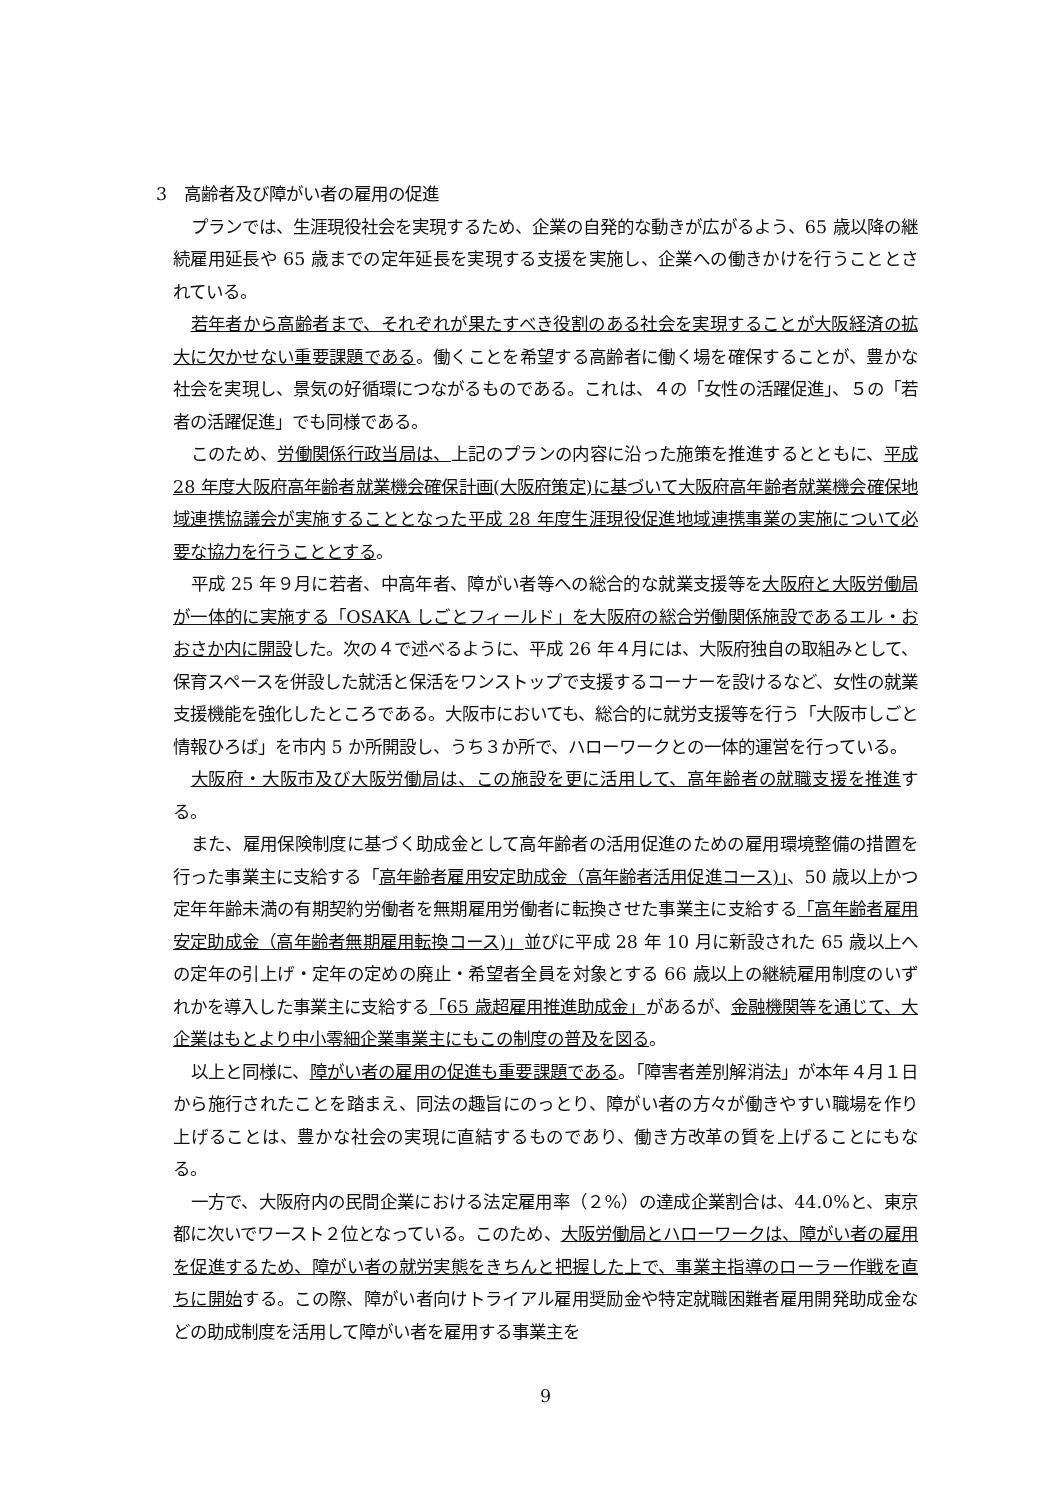3　高齢者及び障がい者の雇用の促進
プランでは、生涯現役社会を実現するため、企業の自発的な動きが広がるよう、65 歳以降の継続雇用延長や 65 歳までの定年延長を実現する支援を実施し、企業への働きかけを行うこととされている。
若年者から高齢者まで、それぞれが果たすべき役割のある社会を実現することが大阪経済の拡大に欠かせない重要課題である。働くことを希望する高齢者に働く場を確保することが、豊かな社会を実現し、景気の好循環につながるものである。これは、４の「女性の活躍促進」、５の「若者の活躍促進」でも同様である。
このため、労働関係行政当局は、上記のプランの内容に沿った施策を推進するとともに、平成 28 年度大阪府高年齢者就業機会確保計画(大阪府策定)に基づいて大阪府高年齢者就業機会確保地域連携協議会が実施することとなった平成 28 年度生涯現役促進地域連携事業の実施について必要な協力を行うこととする。
平成 25 年９月に若者、中高年者、障がい者等への総合的な就業支援等を大阪府と大阪労働局が一体的に実施する「OSAKA しごとフィールド」を大阪府の総合労働関係施設であるエル・おおさか内に開設した。次の４で述べるように、平成 26 年４月には、大阪府独自の取組みとして、保育スペースを併設した就活と保活をワンストップで支援するコーナーを設けるなど、女性の就業支援機能を強化したところである。大阪市においても、総合的に就労支援等を行う「大阪市しごと情報ひろば」を市内 5 か所開設し、うち３か所で、ハローワークとの一体的運営を行っている。
大阪府・大阪市及び大阪労働局は、この施設を更に活用して、高年齢者の就職支援を推進する。
また、雇用保険制度に基づく助成金として高年齢者の活用促進のための雇用環境整備の措置を行った事業主に支給する「高年齢者雇用安定助成金（高年齢者活用促進コース)」、50 歳以上かつ定年年齢未満の有期契約労働者を無期雇用労働者に転換させた事業主に支給する「高年齢者雇用安定助成金（高年齢者無期雇用転換コース)」並びに平成 28 年 10 月に新設された 65 歳以上への定年の引上げ・定年の定めの廃止・希望者全員を対象とする 66 歳以上の継続雇用制度のいずれかを導入した事業主に支給する「65 歳超雇用推進助成金」があるが、金融機関等を通じて、大企業はもとより中小零細企業事業主にもこの制度の普及を図る。
以上と同様に、障がい者の雇用の促進も重要課題である。「障害者差別解消法」が本年４月１日から施行されたことを踏まえ、同法の趣旨にのっとり、障がい者の方々が働きやすい職場を作り上げることは、豊かな社会の実現に直結するものであり、働き方改革の質を上げることにもなる。
一方で、大阪府内の民間企業における法定雇用率（２%）の達成企業割合は、44.0%と、東京都に次いでワースト２位となっている。このため、大阪労働局とハローワークは、障がい者の雇用を促進するため、障がい者の就労実態をきちんと把握した上で、事業主指導のローラー作戦を直ちに開始する。この際、障がい者向けトライアル雇用奨励金や特定就職困難者雇用開発助成金などの助成制度を活用して障がい者を雇用する事業主を
9